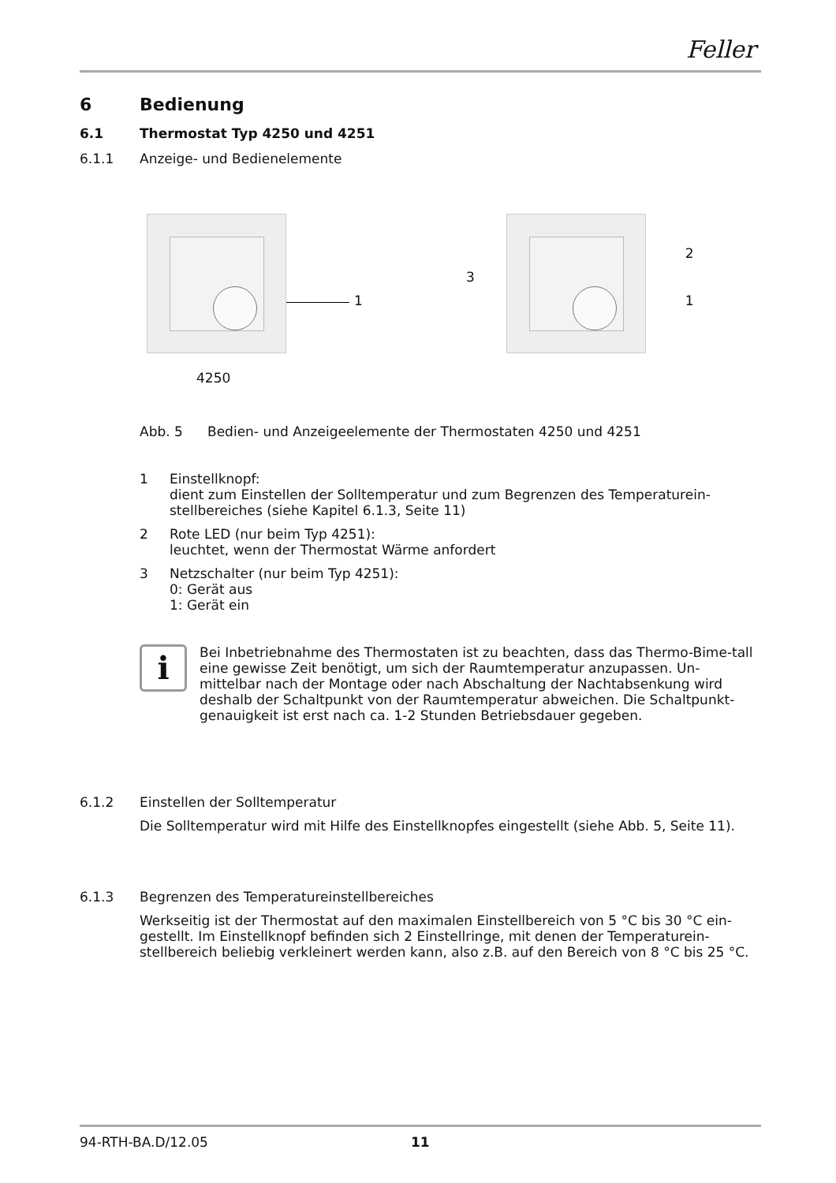Feller
6 Bedienung
6.1 Thermostat Typ 4250 und 4251
6.1.1 Anzeige- und Bedienelemente
1
3
2
1
4250
Abb. 5 Bedien- und Anzeigeelemente der Thermostaten 4250 und 4251
1 Einstellknopf:
dient zum Einstellen der Solltemperatur und zum Begrenzen des Temperaturein-stellbereiches (siehe Kapitel 6.1.3, Seite 11)
2 Rote LED (nur beim Typ 4251):
leuchtet, wenn der Thermostat Wärme anfordert
3 Netzschalter (nur beim Typ 4251):
0: Gerät aus
1: Gerät ein
i
Bei Inbetriebnahme des Thermostaten ist zu beachten, dass das Thermo-Bime-tall eine gewisse Zeit benötigt, um sich der Raumtemperatur anzupassen. Un-mittelbar nach der Montage oder nach Abschaltung der Nachtabsenkung wird deshalb der Schaltpunkt von der Raumtemperatur abweichen. Die Schaltpunkt-genauigkeit ist erst nach ca. 1-2 Stunden Betriebsdauer gegeben.
6.1.2 Einstellen der Solltemperatur
Die Solltemperatur wird mit Hilfe des Einstellknopfes eingestellt (siehe Abb. 5, Seite 11).
6.1.3 Begrenzen des Temperatureinstellbereiches
Werkseitig ist der Thermostat auf den maximalen Einstellbereich von 5 °C bis 30 °C ein-gestellt. Im Einstellknopf befinden sich 2 Einstellringe, mit denen der Temperaturein-stellbereich beliebig verkleinert werden kann, also z.B. auf den Bereich von 8 °C bis 25 °C.
94-RTH-BA.D/12.05 11